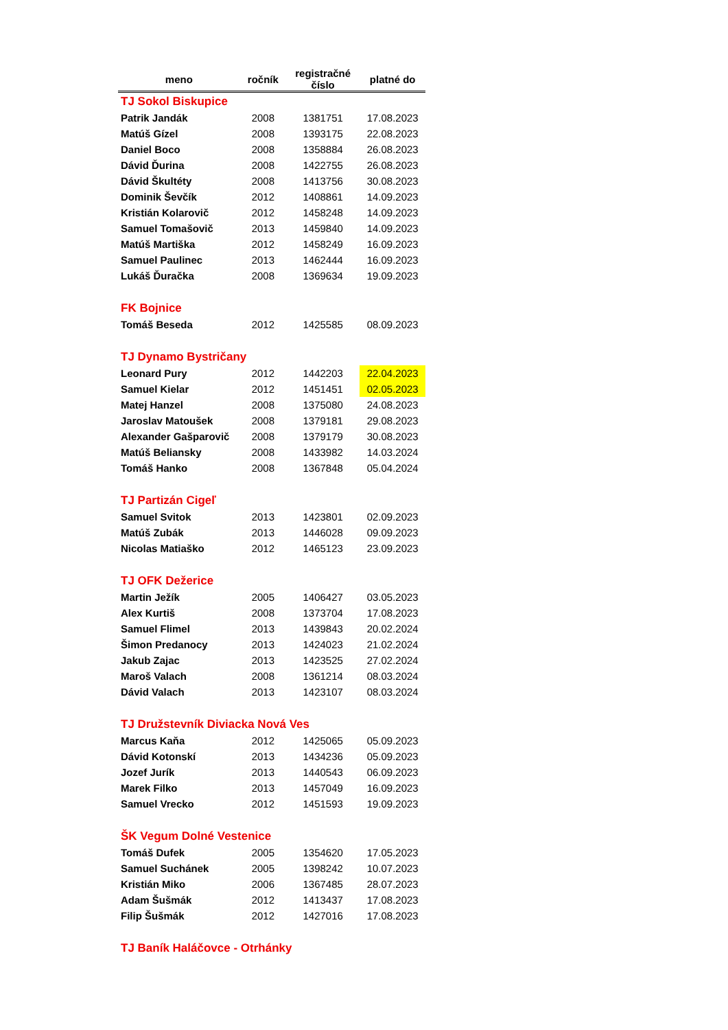| meno | ročník | registračné číslo | platné do |
| --- | --- | --- | --- |
| TJ Sokol Biskupice | | | |
| Patrik Jandák | 2008 | 1381751 | 17.08.2023 |
| Matúš Gízel | 2008 | 1393175 | 22.08.2023 |
| Daniel Boco | 2008 | 1358884 | 26.08.2023 |
| Dávid Ďurina | 2008 | 1422755 | 26.08.2023 |
| Dávid Škultéty | 2008 | 1413756 | 30.08.2023 |
| Dominik Ševčík | 2012 | 1408861 | 14.09.2023 |
| Kristián Kolarovič | 2012 | 1458248 | 14.09.2023 |
| Samuel Tomašovič | 2013 | 1459840 | 14.09.2023 |
| Matúš Martiška | 2012 | 1458249 | 16.09.2023 |
| Samuel Paulinec | 2013 | 1462444 | 16.09.2023 |
| Lukáš Ďuračka | 2008 | 1369634 | 19.09.2023 |
| FK Bojnice | | | |
| Tomáš Beseda | 2012 | 1425585 | 08.09.2023 |
| TJ Dynamo Bystričany | | | |
| Leonard Pury | 2012 | 1442203 | 22.04.2023 |
| Samuel Kielar | 2012 | 1451451 | 02.05.2023 |
| Matej Hanzel | 2008 | 1375080 | 24.08.2023 |
| Jaroslav Matoušek | 2008 | 1379181 | 29.08.2023 |
| Alexander Gašparovič | 2008 | 1379179 | 30.08.2023 |
| Matúš Beliansky | 2008 | 1433982 | 14.03.2024 |
| Tomáš Hanko | 2008 | 1367848 | 05.04.2024 |
| TJ Partizán Cigeľ | | | |
| Samuel Svitok | 2013 | 1423801 | 02.09.2023 |
| Matúš Zubák | 2013 | 1446028 | 09.09.2023 |
| Nicolas Matiaško | 2012 | 1465123 | 23.09.2023 |
| TJ OFK Dežerice | | | |
| Martin Ježík | 2005 | 1406427 | 03.05.2023 |
| Alex Kurtiš | 2008 | 1373704 | 17.08.2023 |
| Samuel Flimel | 2013 | 1439843 | 20.02.2024 |
| Šimon Predanocy | 2013 | 1424023 | 21.02.2024 |
| Jakub Zajac | 2013 | 1423525 | 27.02.2024 |
| Maroš Valach | 2008 | 1361214 | 08.03.2024 |
| Dávid Valach | 2013 | 1423107 | 08.03.2024 |
| TJ Družstevník Diviacka Nová Ves | | | |
| Marcus Kaňa | 2012 | 1425065 | 05.09.2023 |
| Dávid Kotonskí | 2013 | 1434236 | 05.09.2023 |
| Jozef Jurík | 2013 | 1440543 | 06.09.2023 |
| Marek Filko | 2013 | 1457049 | 16.09.2023 |
| Samuel Vrecko | 2012 | 1451593 | 19.09.2023 |
| ŠK Vegum Dolné Vestenice | | | |
| Tomáš Dufek | 2005 | 1354620 | 17.05.2023 |
| Samuel Suchánek | 2005 | 1398242 | 10.07.2023 |
| Kristián Miko | 2006 | 1367485 | 28.07.2023 |
| Adam Šušmák | 2012 | 1413437 | 17.08.2023 |
| Filip Šušmák | 2012 | 1427016 | 17.08.2023 |
| TJ Baník Haláčovce - Otrhánky | | | |